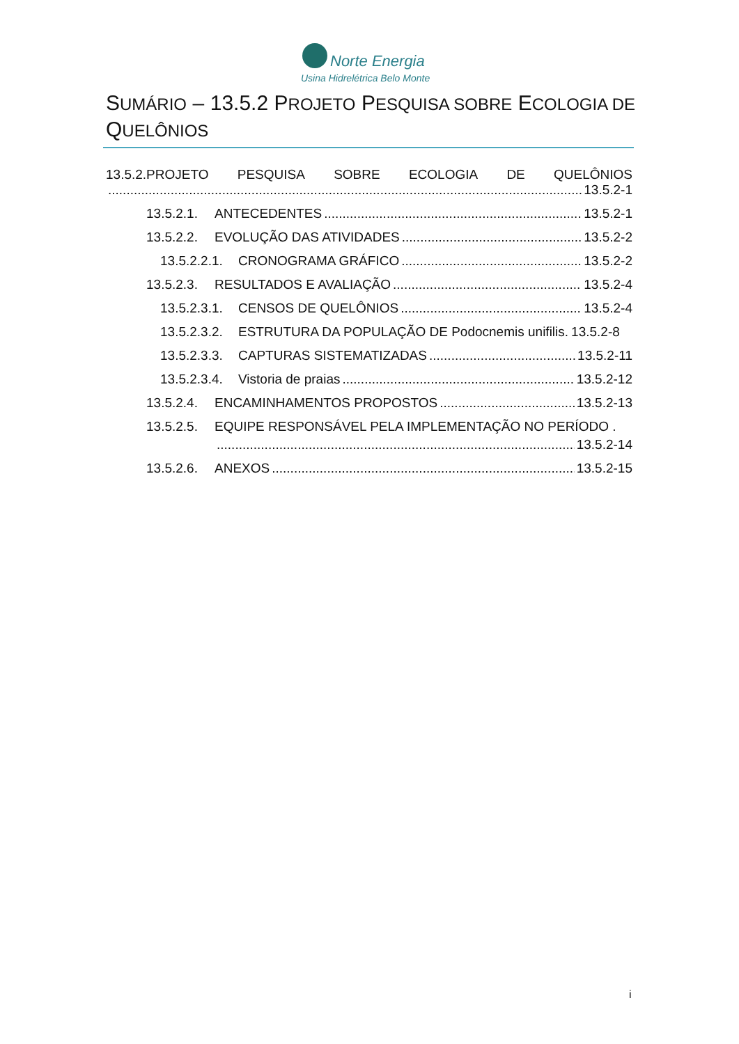Norte Energia
Usina Hidrelétrica Belo Monte
SUMÁRIO – 13.5.2 PROJETO PESQUISA SOBRE ECOLOGIA DE QUELÔNIOS
13.5.2.PROJETO PESQUISA SOBRE ECOLOGIA DE QUELÔNIOS
13.5.2-1
13.5.2.1. ANTECEDENTES 13.5.2-1
13.5.2.2. EVOLUÇÃO DAS ATIVIDADES 13.5.2-2
13.5.2.2.1. CRONOGRAMA GRÁFICO 13.5.2-2
13.5.2.3. RESULTADOS E AVALIAÇÃO 13.5.2-4
13.5.2.3.1. CENSOS DE QUELÔNIOS 13.5.2-4
13.5.2.3.2. ESTRUTURA DA POPULAÇÃO DE Podocnemis unifilis. 13.5.2-8
13.5.2.3.3. CAPTURAS SISTEMATIZADAS 13.5.2-11
13.5.2.3.4. Vistoria de praias 13.5.2-12
13.5.2.4. ENCAMINHAMENTOS PROPOSTOS 13.5.2-13
13.5.2.5. EQUIPE RESPONSÁVEL PELA IMPLEMENTAÇÃO NO PERÍODO .
13.5.2-14
13.5.2.6. ANEXOS 13.5.2-15
i